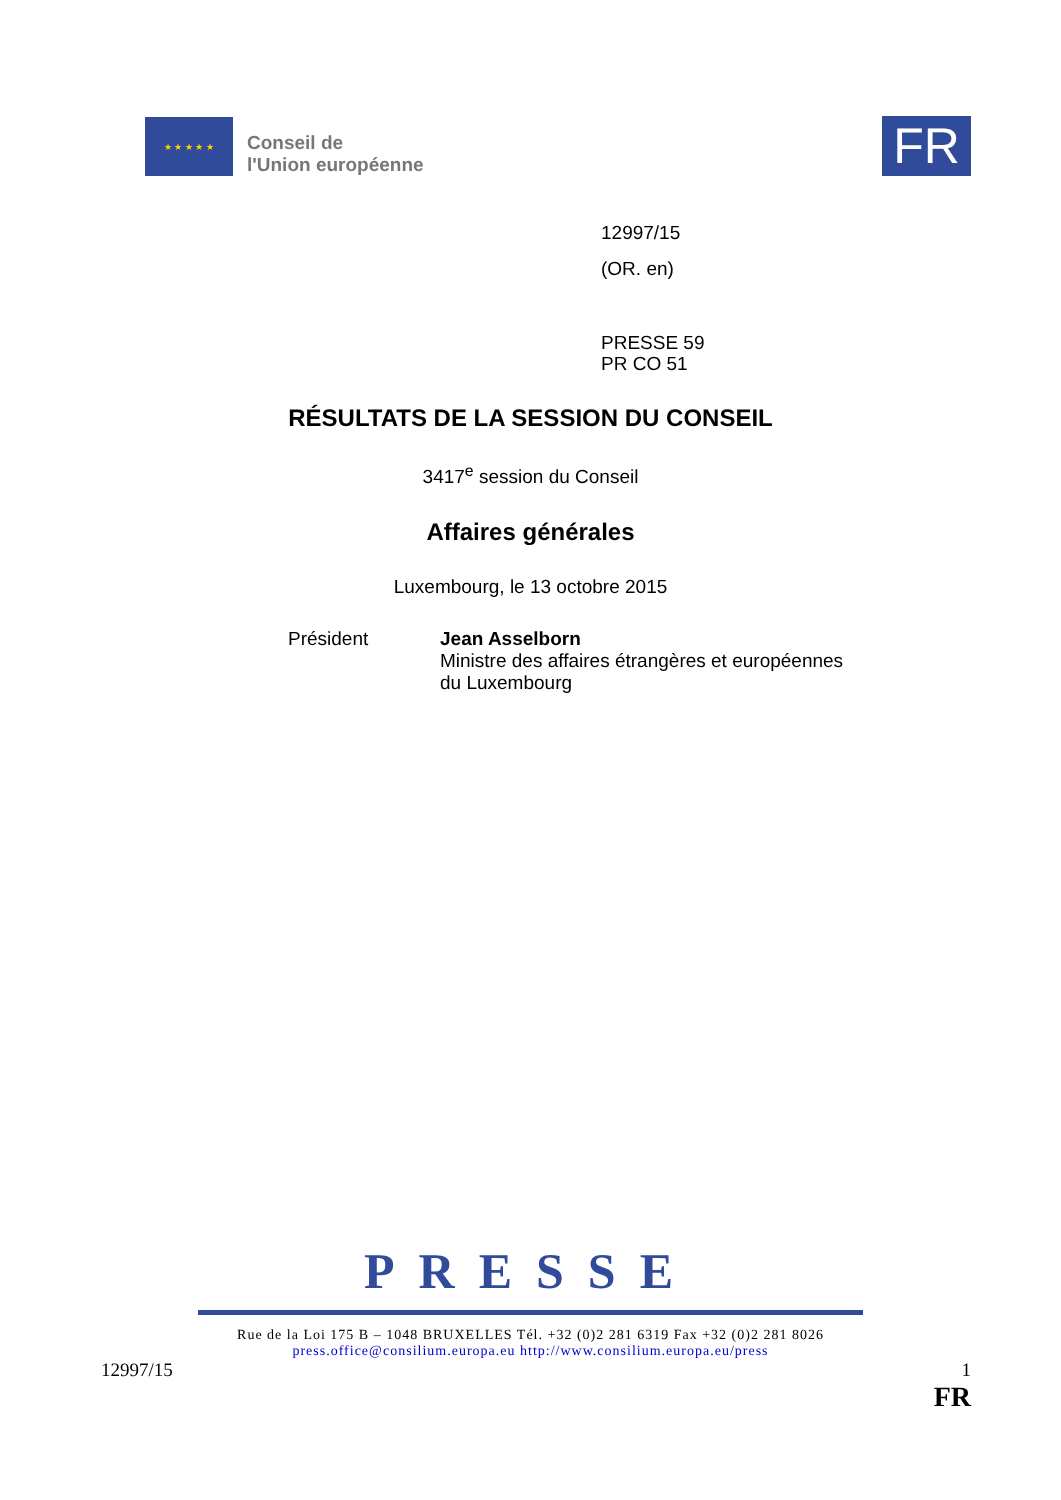★ ★ ★ ★ ★
Conseil de
l'Union européenne
FR
12997/15
(OR. en)
PRESSE 59
PR CO 51
RÉSULTATS DE LA SESSION DU CONSEIL
3417<sup>e</sup> session du Conseil
Affaires générales
Luxembourg, le 13 octobre 2015
Président Jean Asselborn
Ministre des affaires étrangères et européennes
du Luxembourg
PRESSE
Rue de la Loi 175 B – 1048 BRUXELLES Tél. +32 (0)2 281 6319 Fax +32 (0)2 281 8026
press.office@consilium.europa.eu http://www.consilium.europa.eu/press
12997/15 1
FR